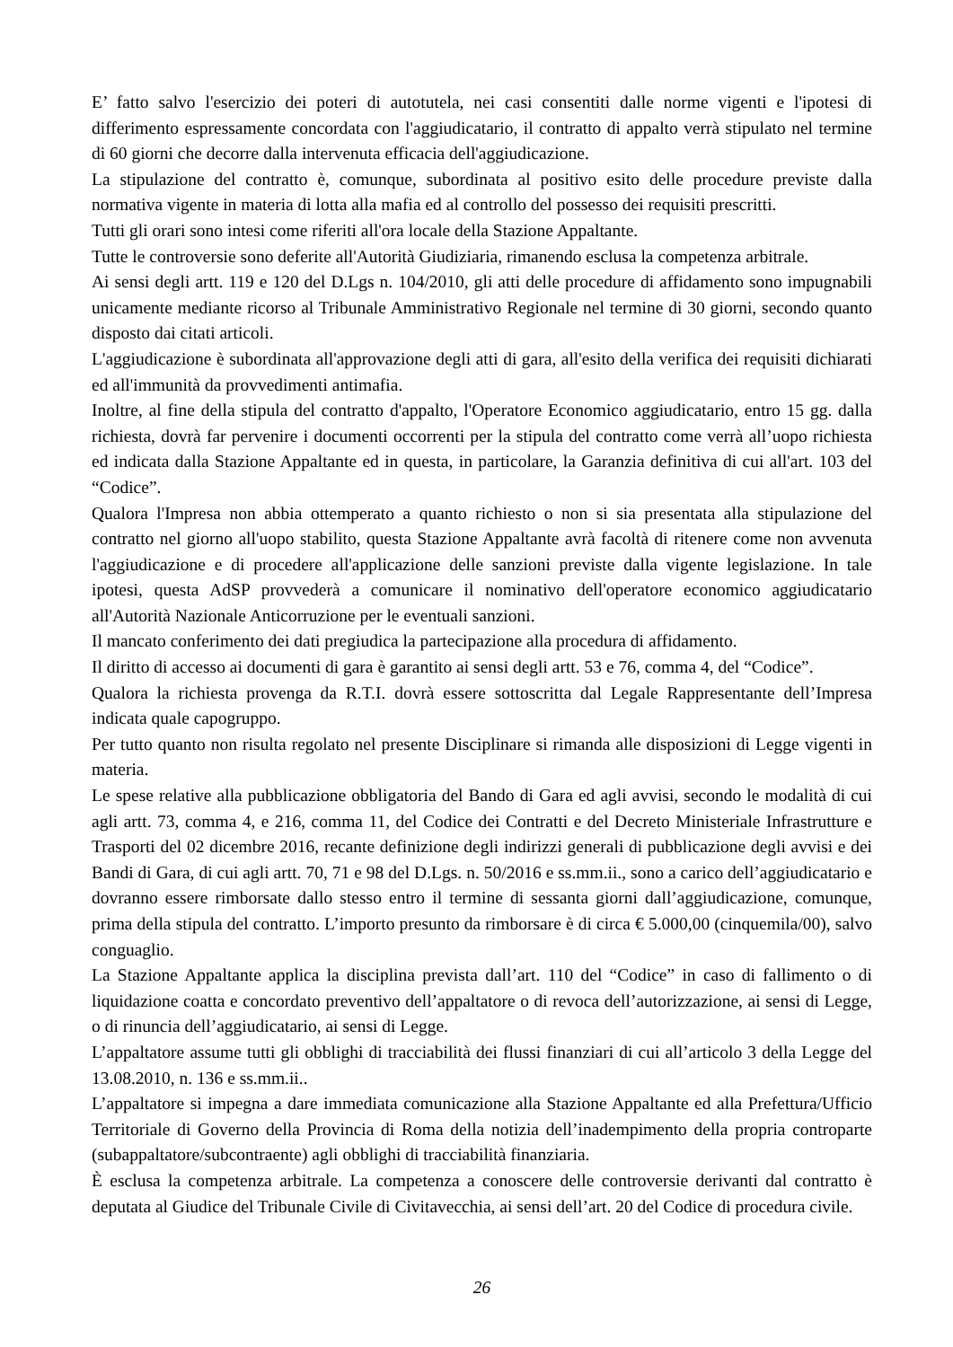E’ fatto salvo l'esercizio dei poteri di autotutela, nei casi consentiti dalle norme vigenti e l'ipotesi di differimento espressamente concordata con l'aggiudicatario, il contratto di appalto verrà stipulato nel termine di 60 giorni che decorre dalla intervenuta efficacia dell'aggiudicazione.
La stipulazione del contratto è, comunque, subordinata al positivo esito delle procedure previste dalla normativa vigente in materia di lotta alla mafia ed al controllo del possesso dei requisiti prescritti.
Tutti gli orari sono intesi come riferiti all'ora locale della Stazione Appaltante.
Tutte le controversie sono deferite all'Autorità Giudiziaria, rimanendo esclusa la competenza arbitrale.
Ai sensi degli artt. 119 e 120 del D.Lgs n. 104/2010, gli atti delle procedure di affidamento sono impugnabili unicamente mediante ricorso al Tribunale Amministrativo Regionale nel termine di 30 giorni, secondo quanto disposto dai citati articoli.
L'aggiudicazione è subordinata all'approvazione degli atti di gara, all'esito della verifica dei requisiti dichiarati ed all'immunità da provvedimenti antimafia.
Inoltre, al fine della stipula del contratto d'appalto, l'Operatore Economico aggiudicatario, entro 15 gg. dalla richiesta, dovrà far pervenire i documenti occorrenti per la stipula del contratto come verrà all’uopo richiesta ed indicata dalla Stazione Appaltante ed in questa, in particolare, la Garanzia definitiva di cui all'art. 103 del “Codice”.
Qualora l'Impresa non abbia ottemperato a quanto richiesto o non si sia presentata alla stipulazione del contratto nel giorno all'uopo stabilito, questa Stazione Appaltante avrà facoltà di ritenere come non avvenuta l'aggiudicazione e di procedere all'applicazione delle sanzioni previste dalla vigente legislazione. In tale ipotesi, questa AdSP provvederà a comunicare il nominativo dell'operatore economico aggiudicatario all'Autorità Nazionale Anticorruzione per le eventuali sanzioni.
Il mancato conferimento dei dati pregiudica la partecipazione alla procedura di affidamento.
Il diritto di accesso ai documenti di gara è garantito ai sensi degli artt. 53 e 76, comma 4, del “Codice”.
Qualora la richiesta provenga da R.T.I. dovrà essere sottoscritta dal Legale Rappresentante dell’Impresa indicata quale capogruppo.
Per tutto quanto non risulta regolato nel presente Disciplinare si rimanda alle disposizioni di Legge vigenti in materia.
Le spese relative alla pubblicazione obbligatoria del Bando di Gara ed agli avvisi, secondo le modalità di cui agli artt. 73, comma 4, e 216, comma 11, del Codice dei Contratti e del Decreto Ministeriale Infrastrutture e Trasporti del 02 dicembre 2016, recante definizione degli indirizzi generali di pubblicazione degli avvisi e dei Bandi di Gara, di cui agli artt. 70, 71 e 98 del D.Lgs. n. 50/2016 e ss.mm.ii., sono a carico dell’aggiudicatario e dovranno essere rimborsate dallo stesso entro il termine di sessanta giorni dall’aggiudicazione, comunque, prima della stipula del contratto. L’importo presunto da rimborsare è di circa € 5.000,00 (cinquemila/00), salvo conguaglio.
La Stazione Appaltante applica la disciplina prevista dall’art. 110 del “Codice” in caso di fallimento o di liquidazione coatta e concordato preventivo dell’appaltatore o di revoca dell’autorizzazione, ai sensi di Legge, o di rinuncia dell’aggiudicatario, ai sensi di Legge.
L’appaltatore assume tutti gli obblighi di tracciabilità dei flussi finanziari di cui all’articolo 3 della Legge del 13.08.2010, n. 136 e ss.mm.ii..
L’appaltatore si impegna a dare immediata comunicazione alla Stazione Appaltante ed alla Prefettura/Ufficio Territoriale di Governo della Provincia di Roma della notizia dell’inadempimento della propria controparte (subappaltatore/subcontraente) agli obblighi di tracciabilità finanziaria.
È esclusa la competenza arbitrale. La competenza a conoscere delle controversie derivanti dal contratto è deputata al Giudice del Tribunale Civile di Civitavecchia, ai sensi dell’art. 20 del Codice di procedura civile.
26